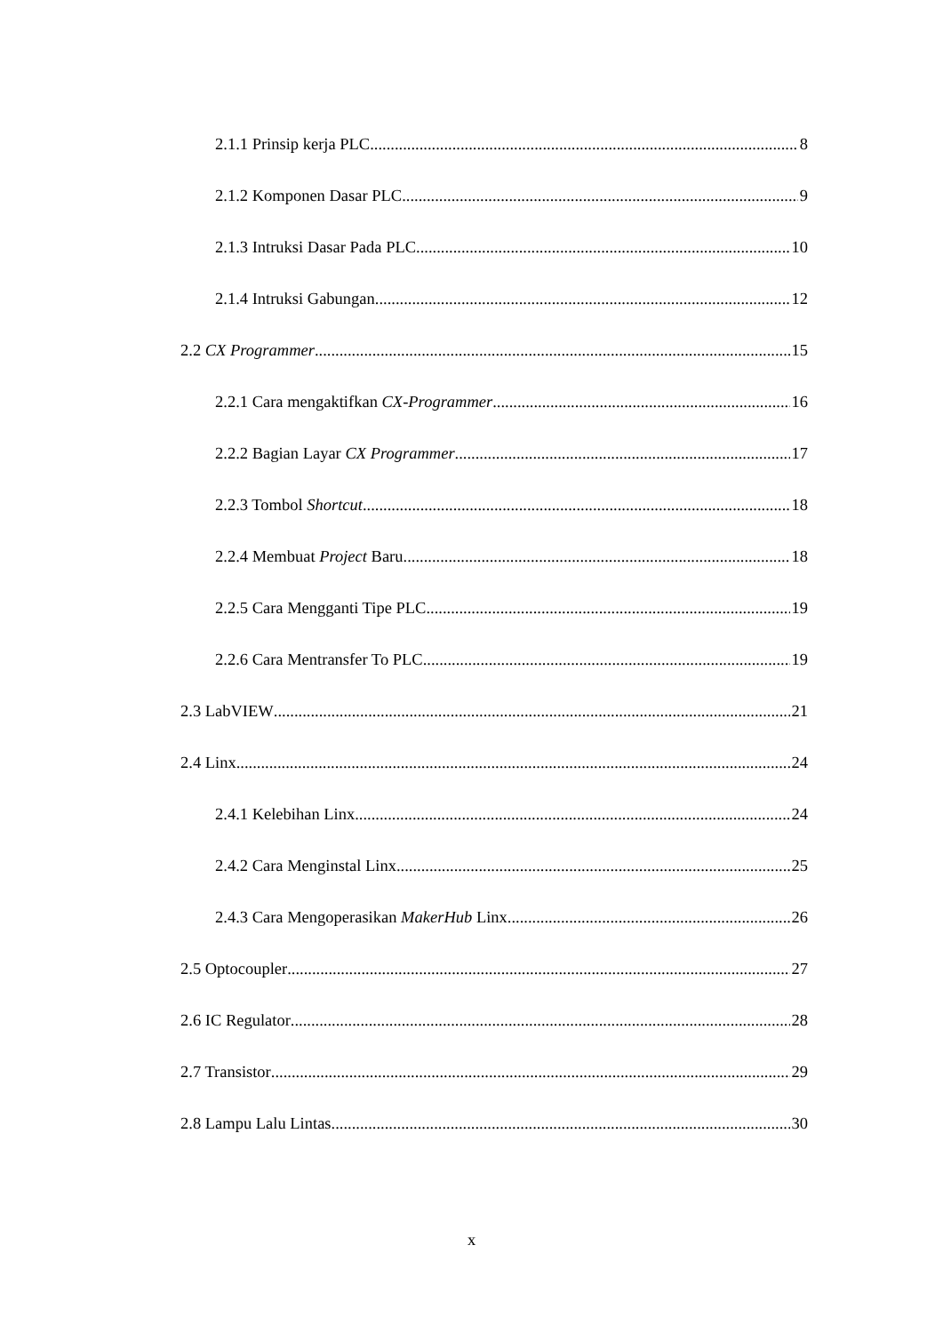2.1.1 Prinsip kerja PLC 8
2.1.2 Komponen Dasar PLC 9
2.1.3 Intruksi Dasar Pada PLC 10
2.1.4 Intruksi Gabungan 12
2.2 CX Programmer 15
2.2.1 Cara mengaktifkan CX-Programmer 16
2.2.2 Bagian Layar CX Programmer 17
2.2.3 Tombol Shortcut 18
2.2.4 Membuat Project Baru 18
2.2.5 Cara Mengganti Tipe PLC 19
2.2.6 Cara Mentransfer To PLC 19
2.3 LabVIEW 21
2.4 Linx 24
2.4.1 Kelebihan Linx 24
2.4.2 Cara Menginstal Linx 25
2.4.3 Cara Mengoperasikan MakerHub Linx 26
2.5 Optocoupler 27
2.6 IC Regulator 28
2.7 Transistor 29
2.8 Lampu Lalu Lintas 30
x